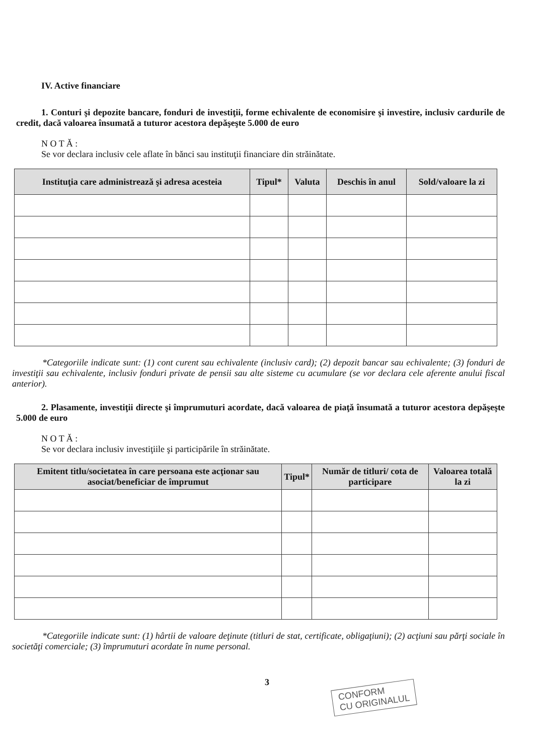IV. Active financiare
1. Conturi şi depozite bancare, fonduri de investiţii, forme echivalente de economisire şi investire, inclusiv cardurile de credit, dacă valoarea însumată a tuturor acestora depăşeşte 5.000 de euro
N O T Ă :
Se vor declara inclusiv cele aflate în bănci sau instituţii financiare din străinătate.
| Instituţia care administrează şi adresa acesteia | Tipul* | Valuta | Deschis în anul | Sold/valoare la zi |
| --- | --- | --- | --- | --- |
*Categoriile indicate sunt: (1) cont curent sau echivalente (inclusiv card); (2) depozit bancar sau echivalente; (3) fonduri de investiţii sau echivalente, inclusiv fonduri private de pensii sau alte sisteme cu acumulare (se vor declara cele aferente anului fiscal anterior).
2. Plasamente, investiţii directe şi împrumuturi acordate, dacă valoarea de piaţă însumată a tuturor acestora depăşeşte 5.000 de euro
N O T Ă :
Se vor declara inclusiv investiţiile şi participările în străinătate.
| Emitent titlu/societatea în care persoana este acţionar sau asociat/beneficiar de împrumut | Tipul* | Număr de titluri/ cota de participare | Valoarea totală la zi |
| --- | --- | --- | --- |
*Categoriile indicate sunt: (1) hârtii de valoare deţinute (titluri de stat, certificate, obligaţiuni); (2) acţiuni sau părţi sociale în societăţi comerciale; (3) împrumuturi acordate în nume personal.
3
CONFORM
CU ORIGINALUL